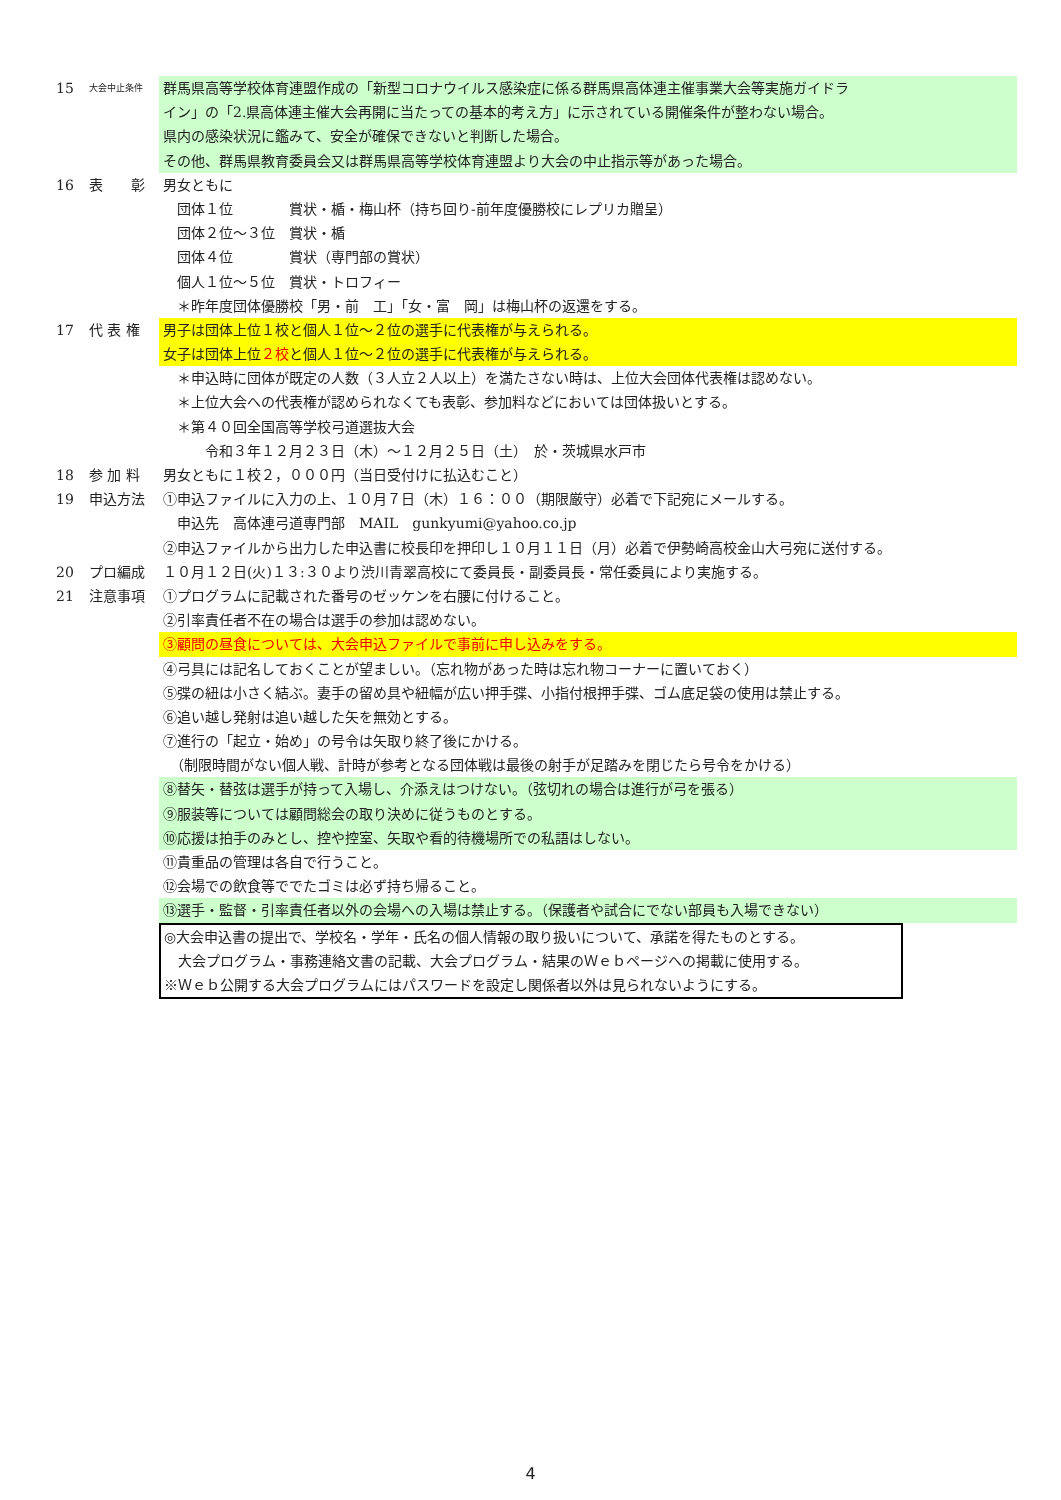15
大会中止条件
群馬県高等学校体育連盟作成の「新型コロナウイルス感染症に係る群馬県高体連主催事業大会等実施ガイドラ
イン」の「2.県高体連主催大会再開に当たっての基本的考え方」に示されている開催条件が整わない場合。
県内の感染状況に鑑みて、安全が確保できないと判断した場合。
その他、群馬県教育委員会又は群馬県高等学校体育連盟より大会の中止指示等があった場合。
16 表　　彰 男女ともに
　団体１位　　　　賞状・楯・梅山杯（持ち回り-前年度優勝校にレプリカ贈呈）
　団体２位～３位　賞状・楯
　団体４位　　　　賞状（専門部の賞状）
　個人１位～５位　賞状・トロフィー
　＊昨年度団体優勝校「男・前　工」「女・富　岡」は梅山杯の返還をする。
17 代 表 権 男子は団体上位１校と個人１位～２位の選手に代表権が与えられる。
女子は団体上位２校と個人１位～２位の選手に代表権が与えられる。
　＊申込時に団体が既定の人数（３人立２人以上）を満たさない時は、上位大会団体代表権は認めない。
　＊上位大会への代表権が認められなくても表彰、参加料などにおいては団体扱いとする。
　＊第４０回全国高等学校弓道選抜大会
　　　令和３年１２月２３日（木）～１２月２５日（土）　於・茨城県水戸市
18 参 加 料 男女ともに１校２，０００円（当日受付けに払込むこと）
19 申込方法 ①申込ファイルに入力の上、１０月７日（木）１６：００（期限厳守）必着で下記宛にメールする。
　申込先　高体連弓道専門部　MAIL　gunkyumi@yahoo.co.jp
②申込ファイルから出力した申込書に校長印を押印し１０月１１日（月）必着で伊勢崎高校金山大弓宛に送付する。
20 プロ編成 １０月１２日(火)１３:３０より渋川青翠高校にて委員長・副委員長・常任委員により実施する。
21 注意事項 ①プログラムに記載された番号のゼッケンを右腰に付けること。
②引率責任者不在の場合は選手の参加は認めない。
③顧問の昼食については、大会申込ファイルで事前に申し込みをする。
④弓具には記名しておくことが望ましい。（忘れ物があった時は忘れ物コーナーに置いておく）
⑤弽の紐は小さく結ぶ。妻手の留め具や紐幅が広い押手弽、小指付根押手弽、ゴム底足袋の使用は禁止する。
⑥追い越し発射は追い越した矢を無効とする。
⑦進行の「起立・始め」の号令は矢取り終了後にかける。
　（制限時間がない個人戦、計時が参考となる団体戦は最後の射手が足踏みを閉じたら号令をかける）
⑧替矢・替弦は選手が持って入場し、介添えはつけない。（弦切れの場合は進行が弓を張る）
⑨服装等については顧問総会の取り決めに従うものとする。
⑩応援は拍手のみとし、控や控室、矢取や看的待機場所での私語はしない。
⑪貴重品の管理は各自で行うこと。
⑫会場での飲食等ででたゴミは必ず持ち帰ること。
⑬選手・監督・引率責任者以外の会場への入場は禁止する。（保護者や試合にでない部員も入場できない）
◎大会申込書の提出で、学校名・学年・氏名の個人情報の取り扱いについて、承諾を得たものとする。
　大会プログラム・事務連絡文書の記載、大会プログラム・結果のＷｅｂページへの掲載に使用する。
※Ｗｅｂ公開する大会プログラムにはパスワードを設定し関係者以外は見られないようにする。
4